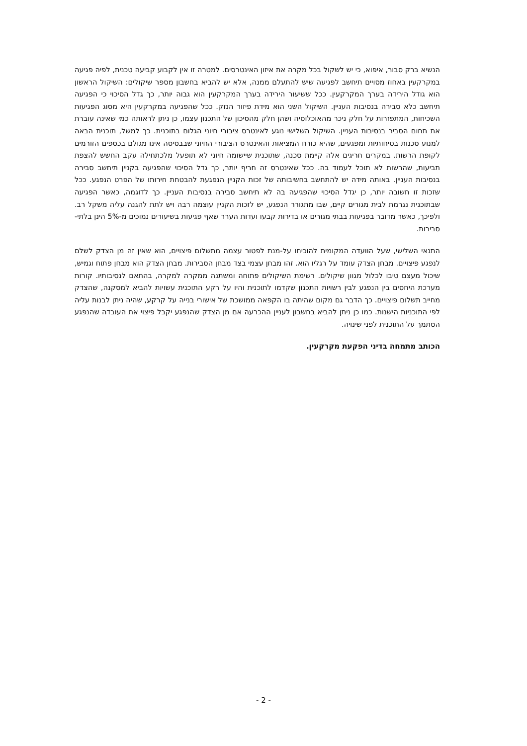הנשיא ברק סבור, איפוא, כי יש לשקול בכל מקרה את איזון האינטרסים. למטרה זו אין לקבוע קביעה טכנית, לפיה פגיעה במקרקעין באחוז מסויים תיחשב לפגיעה שיש להתעלם ממנה, אלא יש להביא בחשבון מספר שיקולים: השיקול הראשון הוא גודל הירידה בערך המקרקעין. ככל ששיעור הירידה בערך המקרקעין הוא גבוה יותר, כך גדל הסיכוי כי הפגיעה תיחשב כלא סבירה בנסיבות העניין. השיקול השני הוא מידת פיזור הנזק. ככל שהפגיעה במקרקעין היא מסוג הפגיעות השכיחות, המתפזרות על חלק ניכר מהאוכלוסיה ושהן חלק מהסיכון של התכנון עצמו, כן ניתן לראותה כמי שאינה עוברת את תחום הסביר בנסיבות העניין. השיקול השלישי נוגע לאינטרס ציבורי חיוני הגלום בתוכנית. כך למשל, תוכנית הבאה למנוע סכנות בטיחותיות ומפגעים, שהיא כורח המציאות והאינטרס הציבורי החיוני שבבסיסה אינו מגולם בכספים הזורמים לקופת הרשות. במקרים חריגים אלה קיימת סכנה, שתוכנית שיישומה חיוני לא תופעל מלכתחילה עקב החשש להצפת תביעות, שהרשות לא תוכל לעמוד בה. ככל שאינטרס זה חריף יותר, כך גדל הסיכוי שהפגיעה בקניין תיחשב סבירה בנסיבות העניין. באותה מידה יש להתחשב בחשיבותה של זכות הקניין הנפגעת להבטחת חירותו של הפרט הנפגע. ככל שזכות זו חשובה יותר, כן יגדל הסיכוי שהפגיעה בה לא תיחשב סבירה בנסיבות העניין. כך לדוגמה, כאשר הפגיעה שבתוכנית נגרמת לבית מגורים קיים, שבו מתגורר הנפגע, יש לזכות הקניין עוצמה רבה ויש לתת להגנה עליה משקל רב. ולפיכך, כאשר מדובר בפגיעות בבתי מגורים או בדירות קבעו ועדות הערר שאף פגיעות בשיעורים נמוכים מ-5% הינן בלתי-סבירות.
התנאי השלישי, שעל הוועדה המקומית להוכיחו על-מנת לפטור עצמה מתשלום פיצויים, הוא שאין זה מן הצדק לשלם לנפגע פיצויים. מבחן הצדק עומד על רגליו הוא. זהו מבחן עצמי בצד מבחן הסבירות. מבחן הצדק הוא מבחן פתוח וגמיש, שיכול מעצם טיבו לכלול מגוון שיקולים. רשימת השיקולים פתוחה ומשתנה ממקרה למקרה, בהתאם לנסיבותיו. קורות מערכת היחסים בין הנפגע לבין רשויות התכנון שקדמו לתוכנית והיו על רקע התוכנית עשויות להביא למסקנה, שהצדק מחייב תשלום פיצויים. כך הדבר גם מקום שהיתה בו הקפאה ממושכת של אישורי בנייה על קרקע, שהיה ניתן לבנות עליה לפי התוכניות הישנות. כמו כן ניתן להביא בחשבון לעניין ההכרעה אם מן הצדק שהנפגע יקבל פיצוי את העובדה שהנפגע הסתמך על התוכנית לפני שינויה.
הכותב מתמחה בדיני הפקעת מקרקעין.
- 2 -